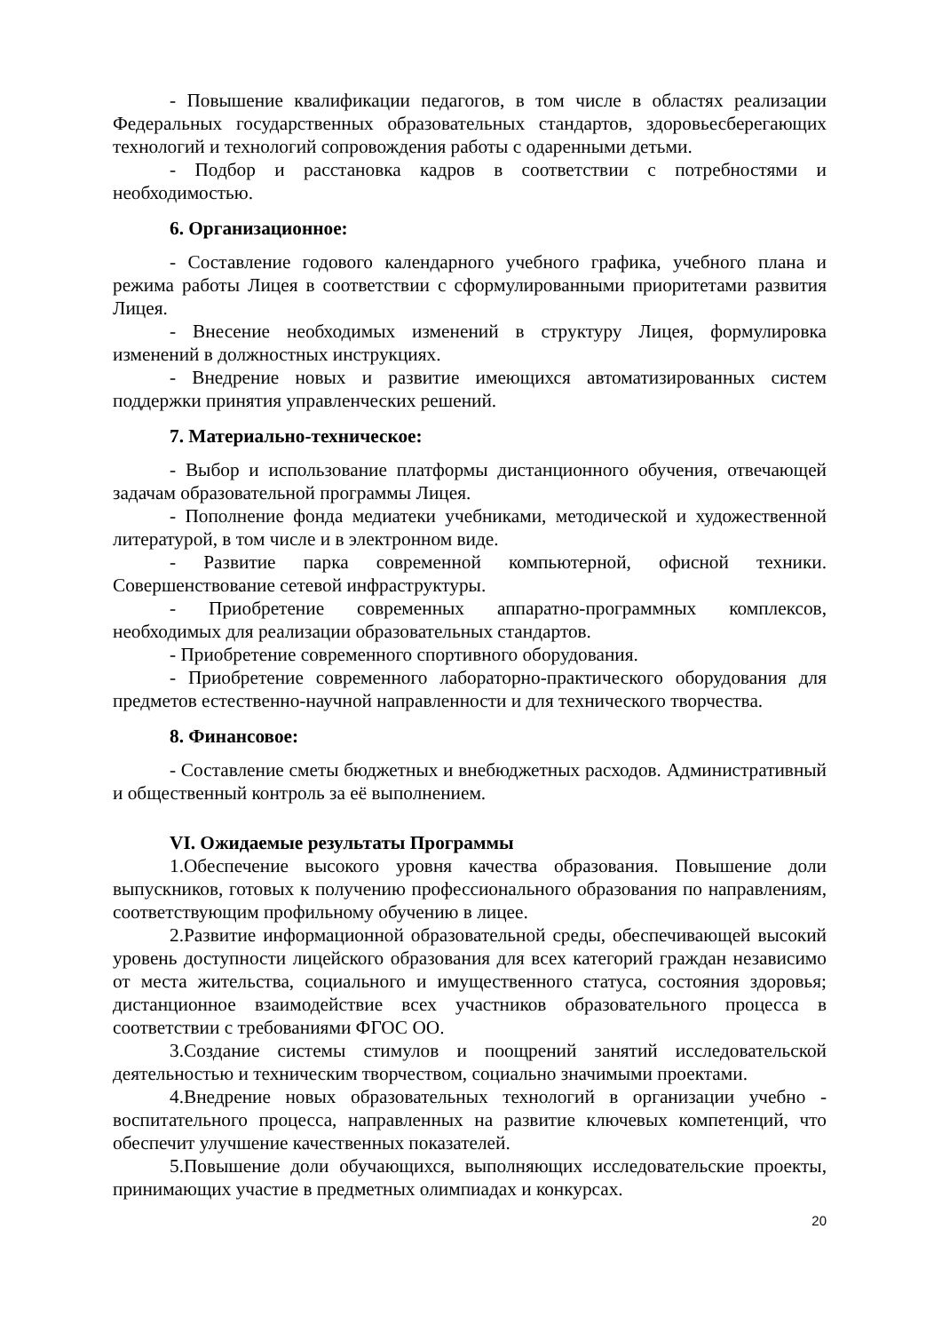- Повышение квалификации педагогов, в том числе в областях реализации Федеральных государственных образовательных стандартов, здоровьесберегающих технологий и технологий сопровождения работы с одаренными детьми.
- Подбор и расстановка кадров в соответствии с потребностями и необходимостью.
6. Организационное:
- Составление годового календарного учебного графика, учебного плана и режима работы Лицея в соответствии с сформулированными приоритетами развития Лицея.
- Внесение необходимых изменений в структуру Лицея, формулировка изменений в должностных инструкциях.
- Внедрение новых и развитие имеющихся автоматизированных систем поддержки принятия управленческих решений.
7. Материально-техническое:
- Выбор и использование платформы дистанционного обучения, отвечающей задачам образовательной программы Лицея.
- Пополнение фонда медиатеки учебниками, методической и художественной литературой, в том числе и в электронном виде.
- Развитие парка современной компьютерной, офисной техники. Совершенствование сетевой инфраструктуры.
- Приобретение современных аппаратно-программных комплексов, необходимых для реализации образовательных стандартов.
- Приобретение современного спортивного оборудования.
- Приобретение современного лабораторно-практического оборудования для предметов естественно-научной направленности и для технического творчества.
8. Финансовое:
- Составление сметы бюджетных и внебюджетных расходов. Административный и общественный контроль за её выполнением.
VI. Ожидаемые результаты Программы
1.Обеспечение высокого уровня качества образования. Повышение доли выпускников, готовых к получению профессионального образования по направлениям, соответствующим профильному обучению в лицее.
2.Развитие информационной образовательной среды, обеспечивающей высокий уровень доступности лицейского образования для всех категорий граждан независимо от места жительства, социального и имущественного статуса, состояния здоровья; дистанционное взаимодействие всех участников образовательного процесса в соответствии с требованиями ФГОС ОО.
3.Создание системы стимулов и поощрений занятий исследовательской деятельностью и техническим творчеством, социально значимыми проектами.
4.Внедрение новых образовательных технологий в организации учебно - воспитательного процесса, направленных на развитие ключевых компетенций, что обеспечит улучшение качественных показателей.
5.Повышение доли обучающихся, выполняющих исследовательские проекты, принимающих участие в предметных олимпиадах и конкурсах.
20